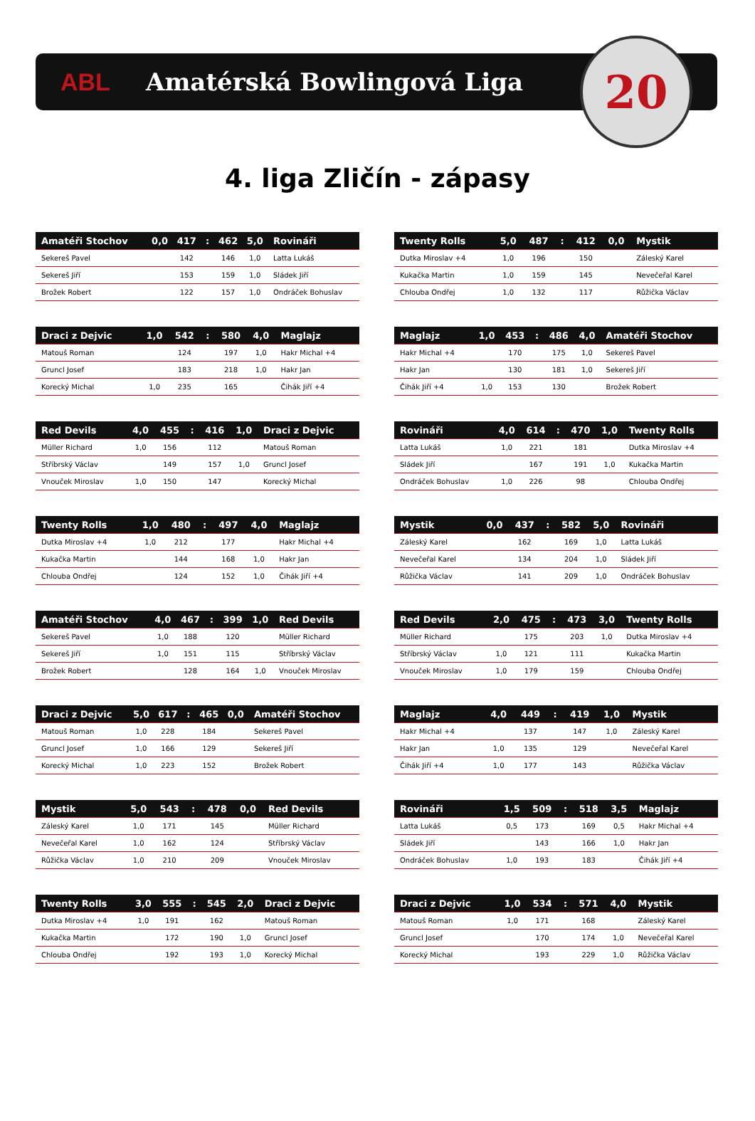ABL Amatérská Bowlingová Liga
20
4. liga Zličín - zápasy
| Amatéři Stochov | 0,0 | 417 | : | 462 | 5,0 | Rovináři |
| --- | --- | --- | --- | --- | --- | --- |
| Sekereš Pavel | | 142 | | 146 | 1,0 | Latta Lukáš |
| Sekereš Jiří | | 153 | | 159 | 1,0 | Sládek Jiří |
| Brožek Robert | | 122 | | 157 | 1,0 | Ondráček Bohuslav |
| Twenty Rolls | 5,0 | 487 | : | 412 | 0,0 | Mystik |
| --- | --- | --- | --- | --- | --- | --- |
| Dutka Miroslav +4 | 1,0 | 196 | | 150 | | Záleský Karel |
| Kukačka Martin | 1,0 | 159 | | 145 | | Nevečeřal Karel |
| Chlouba Ondřej | 1,0 | 132 | | 117 | | Růžička Václav |
| Draci z Dejvic | 1,0 | 542 | : | 580 | 4,0 | Maglajz |
| --- | --- | --- | --- | --- | --- | --- |
| Matouš Roman | | 124 | | 197 | 1,0 | Hakr Michal +4 |
| Gruncl Josef | | 183 | | 218 | 1,0 | Hakr Jan |
| Korecký Michal | 1,0 | 235 | | 165 | | Čihák Jiří +4 |
| Maglajz | 1,0 | 453 | : | 486 | 4,0 | Amatéři Stochov |
| --- | --- | --- | --- | --- | --- | --- |
| Hakr Michal +4 | | 170 | | 175 | 1,0 | Sekereš Pavel |
| Hakr Jan | | 130 | | 181 | 1,0 | Sekereš Jiří |
| Čihák Jiří +4 | 1,0 | 153 | | 130 | | Brožek Robert |
| Red Devils | 4,0 | 455 | : | 416 | 1,0 | Draci z Dejvic |
| --- | --- | --- | --- | --- | --- | --- |
| Müller Richard | 1,0 | 156 | | 112 | | Matouš Roman |
| Stříbrský Václav | | 149 | | 157 | 1,0 | Gruncl Josef |
| Vnouček Miroslav | 1,0 | 150 | | 147 | | Korecký Michal |
| Rovináři | 4,0 | 614 | : | 470 | 1,0 | Twenty Rolls |
| --- | --- | --- | --- | --- | --- | --- |
| Latta Lukáš | 1,0 | 221 | | 181 | | Dutka Miroslav +4 |
| Sládek Jiří | | 167 | | 191 | 1,0 | Kukačka Martin |
| Ondráček Bohuslav | 1,0 | 226 | | 98 | | Chlouba Ondřej |
| Twenty Rolls | 1,0 | 480 | : | 497 | 4,0 | Maglajz |
| --- | --- | --- | --- | --- | --- | --- |
| Dutka Miroslav +4 | 1,0 | 212 | | 177 | | Hakr Michal +4 |
| Kukačka Martin | | 144 | | 168 | 1,0 | Hakr Jan |
| Chlouba Ondřej | | 124 | | 152 | 1,0 | Čihák Jiří +4 |
| Mystik | 0,0 | 437 | : | 582 | 5,0 | Rovináři |
| --- | --- | --- | --- | --- | --- | --- |
| Záleský Karel | | 162 | | 169 | 1,0 | Latta Lukáš |
| Nevečeřal Karel | | 134 | | 204 | 1,0 | Sládek Jiří |
| Růžička Václav | | 141 | | 209 | 1,0 | Ondráček Bohuslav |
| Amatéři Stochov | 4,0 | 467 | : | 399 | 1,0 | Red Devils |
| --- | --- | --- | --- | --- | --- | --- |
| Sekereš Pavel | 1,0 | 188 | | 120 | | Müller Richard |
| Sekereš Jiří | 1,0 | 151 | | 115 | | Stříbrský Václav |
| Brožek Robert | | 128 | | 164 | 1,0 | Vnouček Miroslav |
| Red Devils | 2,0 | 475 | : | 473 | 3,0 | Twenty Rolls |
| --- | --- | --- | --- | --- | --- | --- |
| Müller Richard | | 175 | | 203 | 1,0 | Dutka Miroslav +4 |
| Stříbrský Václav | 1,0 | 121 | | 111 | | Kukačka Martin |
| Vnouček Miroslav | 1,0 | 179 | | 159 | | Chlouba Ondřej |
| Draci z Dejvic | 5,0 | 617 | : | 465 | 0,0 | Amatéři Stochov |
| --- | --- | --- | --- | --- | --- | --- |
| Matouš Roman | 1,0 | 228 | | 184 | | Sekereš Pavel |
| Gruncl Josef | 1,0 | 166 | | 129 | | Sekereš Jiří |
| Korecký Michal | 1,0 | 223 | | 152 | | Brožek Robert |
| Maglajz | 4,0 | 449 | : | 419 | 1,0 | Mystik |
| --- | --- | --- | --- | --- | --- | --- |
| Hakr Michal +4 | | 137 | | 147 | 1,0 | Záleský Karel |
| Hakr Jan | 1,0 | 135 | | 129 | | Nevečeřal Karel |
| Čihák Jiří +4 | 1,0 | 177 | | 143 | | Růžička Václav |
| Mystik | 5,0 | 543 | : | 478 | 0,0 | Red Devils |
| --- | --- | --- | --- | --- | --- | --- |
| Záleský Karel | 1,0 | 171 | | 145 | | Müller Richard |
| Nevečeřal Karel | 1,0 | 162 | | 124 | | Stříbrský Václav |
| Růžička Václav | 1,0 | 210 | | 209 | | Vnouček Miroslav |
| Rovináři | 1,5 | 509 | : | 518 | 3,5 | Maglajz |
| --- | --- | --- | --- | --- | --- | --- |
| Latta Lukáš | 0,5 | 173 | | 169 | 0,5 | Hakr Michal +4 |
| Sládek Jiří | | 143 | | 166 | 1,0 | Hakr Jan |
| Ondráček Bohuslav | 1,0 | 193 | | 183 | | Čihák Jiří +4 |
| Twenty Rolls | 3,0 | 555 | : | 545 | 2,0 | Draci z Dejvic |
| --- | --- | --- | --- | --- | --- | --- |
| Dutka Miroslav +4 | 1,0 | 191 | | 162 | | Matouš Roman |
| Kukačka Martin | | 172 | | 190 | 1,0 | Gruncl Josef |
| Chlouba Ondřej | | 192 | | 193 | 1,0 | Korecký Michal |
| Draci z Dejvic | 1,0 | 534 | : | 571 | 4,0 | Mystik |
| --- | --- | --- | --- | --- | --- | --- |
| Matouš Roman | 1,0 | 171 | | 168 | | Záleský Karel |
| Gruncl Josef | | 170 | | 174 | 1,0 | Nevečeřal Karel |
| Korecký Michal | | 193 | | 229 | 1,0 | Růžička Václav |